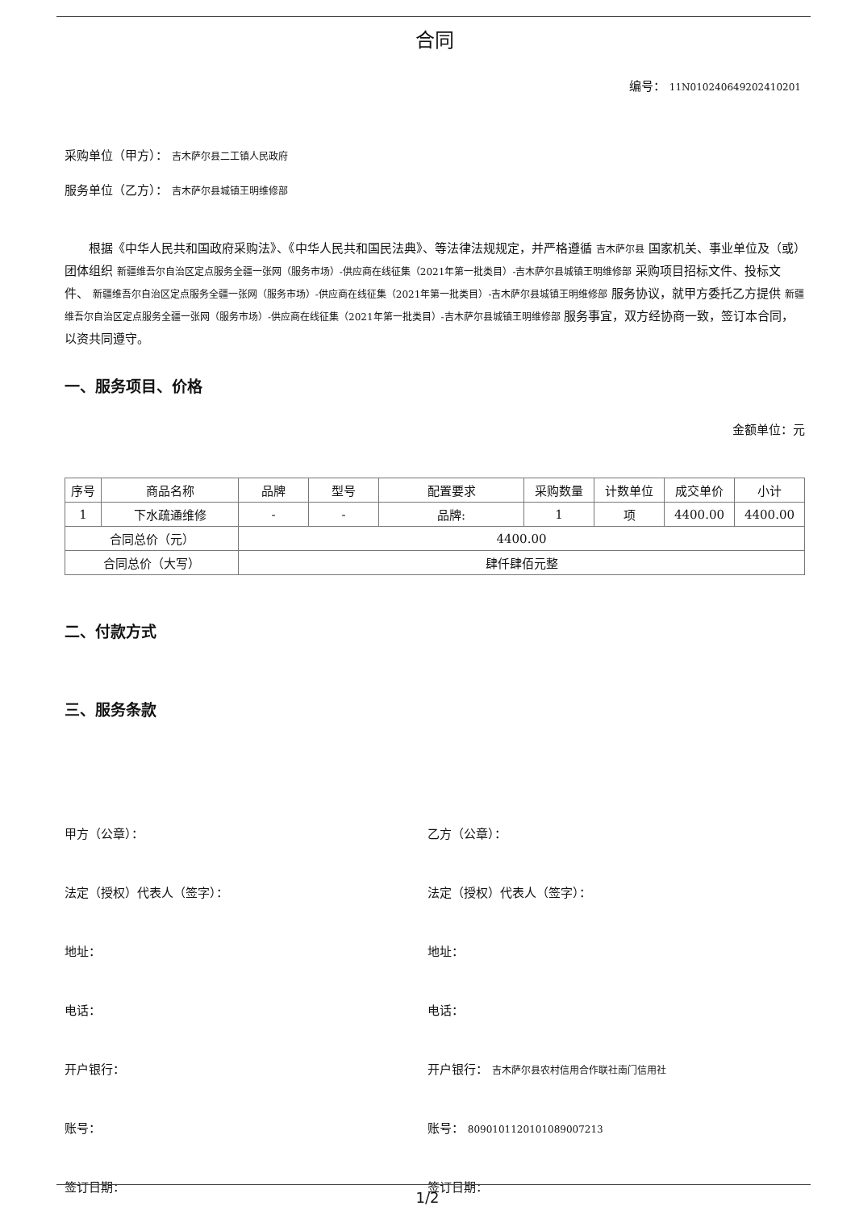合同
编号： 11N010240649202410201
采购单位（甲方）： 吉木萨尔县二工镇人民政府
服务单位（乙方）： 吉木萨尔县城镇王明维修部
根据《中华人民共和国政府采购法》、《中华人民共和国民法典》、等法律法规规定，并严格遵循 吉木萨尔县 国家机关、事业单位及（或）团体组织 新疆维吾尔自治区定点服务全疆一张网（服务市场）-供应商在线征集（2021年第一批类目）-吉木萨尔县城镇王明维修部 采购项目招标文件、投标文件、 新疆维吾尔自治区定点服务全疆一张网（服务市场）-供应商在线征集（2021年第一批类目）-吉木萨尔县城镇王明维修部 服务协议，就甲方委托乙方提供 新疆维吾尔自治区定点服务全疆一张网（服务市场）-供应商在线征集（2021年第一批类目）-吉木萨尔县城镇王明维修部 服务事宜，双方经协商一致，签订本合同，以资共同遵守。
一、服务项目、价格
金额单位：元
| 序号 | 商品名称 | 品牌 | 型号 | 配置要求 | 采购数量 | 计数单位 | 成交单价 | 小计 |
| --- | --- | --- | --- | --- | --- | --- | --- | --- |
| 1 | 下水疏通维修 | - | - | 品牌: | 1 | 项 | 4400.00 | 4400.00 |
| 合同总价（元） | | 4400.00 | | | | | | |
| 合同总价（大写） | | 肆仟肆佰元整 | | | | | | |
二、付款方式
三、服务条款
甲方（公章）：
乙方（公章）：
法定（授权）代表人（签字）：
法定（授权）代表人（签字）：
地址：
地址：
电话：
电话：
开户银行：
开户银行： 吉木萨尔县农村信用合作联社南门信用社
账号：
账号： 8090101120101089007213
签订日期：
签订日期：
1/2